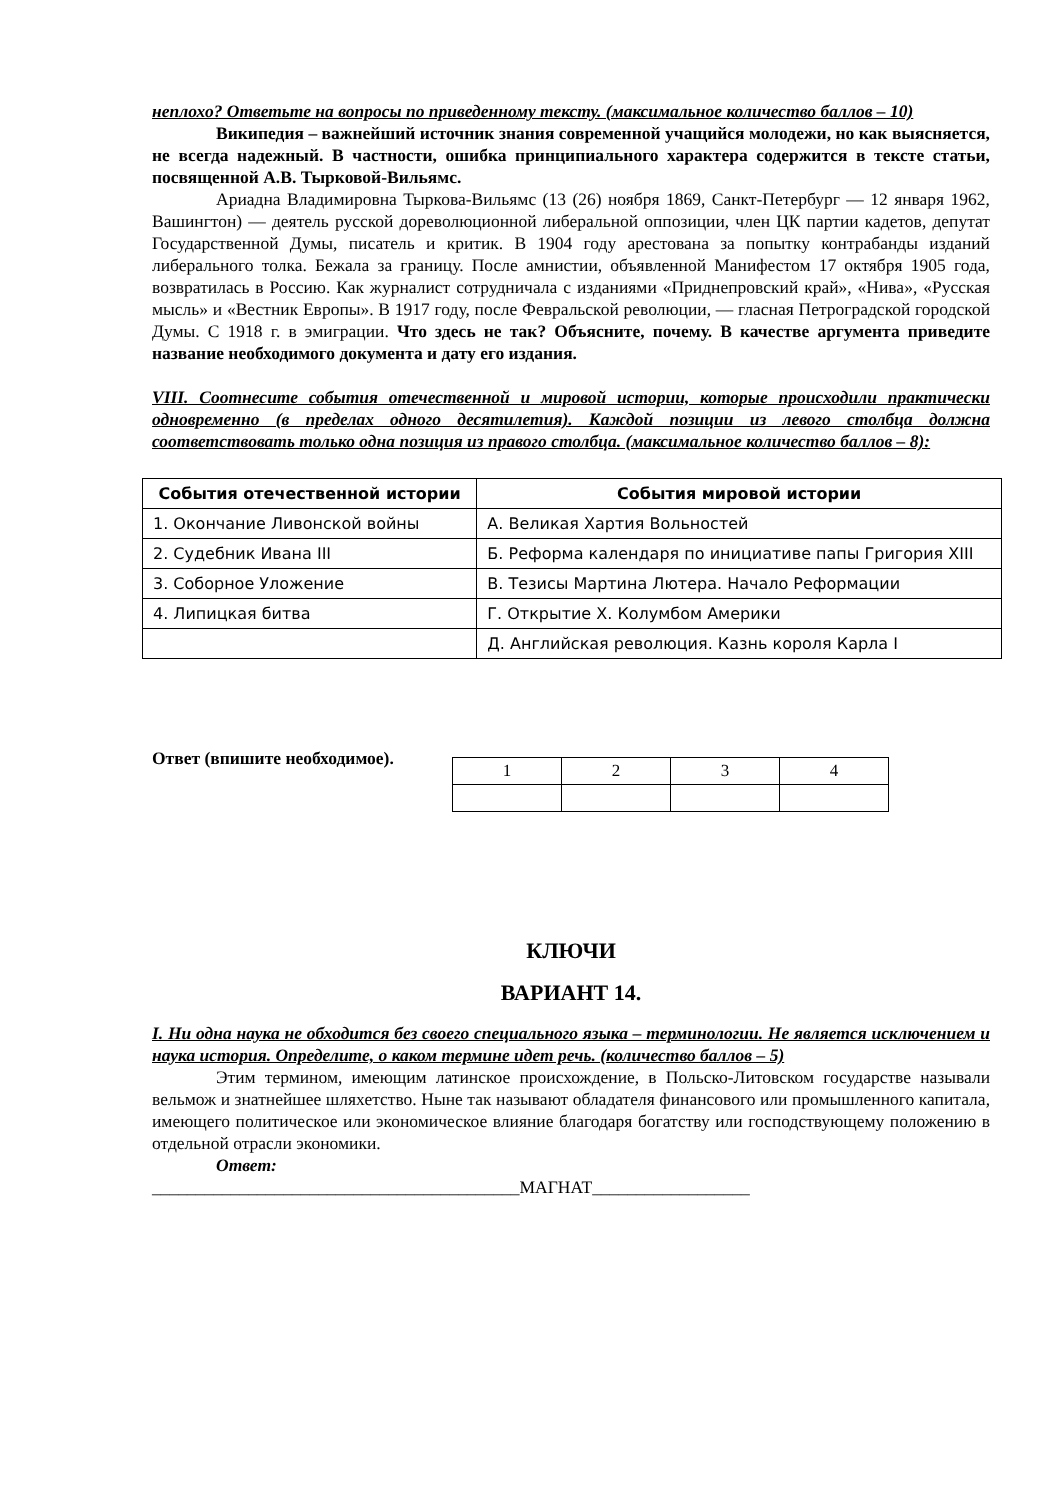неплохо? Ответьте на вопросы по приведенному тексту. (максимальное количество баллов – 10)
Википедия – важнейший источник знания современной учащийся молодежи, но как выясняется, не всегда надежный. В частности, ошибка принципиального характера содержится в тексте статьи, посвященной А.В. Тырковой-Вильямс.
Ариадна Владимировна Тыркова-Вильямс (13 (26) ноября 1869, Санкт-Петербург — 12 января 1962, Вашингтон) — деятель русской дореволюционной либеральной оппозиции, член ЦК партии кадетов, депутат Государственной Думы, писатель и критик. В 1904 году арестована за попытку контрабанды изданий либерального толка. Бежала за границу. После амнистии, объявленной Манифестом 17 октября 1905 года, возвратилась в Россию. Как журналист сотрудничала с изданиями «Приднепровский край», «Нива», «Русская мысль» и «Вестник Европы». В 1917 году, после Февральской революции, — гласная Петроградской городской Думы. С 1918 г. в эмиграции. Что здесь не так? Объясните, почему. В качестве аргумента приведите название необходимого документа и дату его издания.
VIII. Соотнесите события отечественной и мировой истории, которые происходили практически одновременно (в пределах одного десятилетия). Каждой позиции из левого столбца должна соответствовать только одна позиция из правого столбца. (максимальное количество баллов – 8):
| События отечественной истории | События мировой истории |
| --- | --- |
| 1. Окончание Ливонской войны | А. Великая Хартия Вольностей |
| 2. Судебник Ивана III | Б. Реформа календаря по инициативе папы Григория XIII |
| 3. Соборное Уложение | В. Тезисы Мартина Лютера. Начало Реформации |
| 4. Липицкая битва | Г. Открытие Х. Колумбом Америки |
| | Д. Английская революция. Казнь короля Карла I |
Ответ (впишите необходимое).
| 1 | 2 | 3 | 4 |
КЛЮЧИ
ВАРИАНТ 14.
I. Ни одна наука не обходится без своего специального языка – терминологии. Не является исключением и наука история. Определите, о каком термине идет речь. (количество баллов – 5)
Этим термином, имеющим латинское происхождение, в Польско-Литовском государстве называли вельмож и знатнейшее шляхетство. Ныне так называют обладателя финансового или промышленного капитала, имеющего политическое или экономическое влияние благодаря богатству или господствующему положению в отдельной отрасли экономики.
Ответ:
__________________________________________МАГНАТ__________________